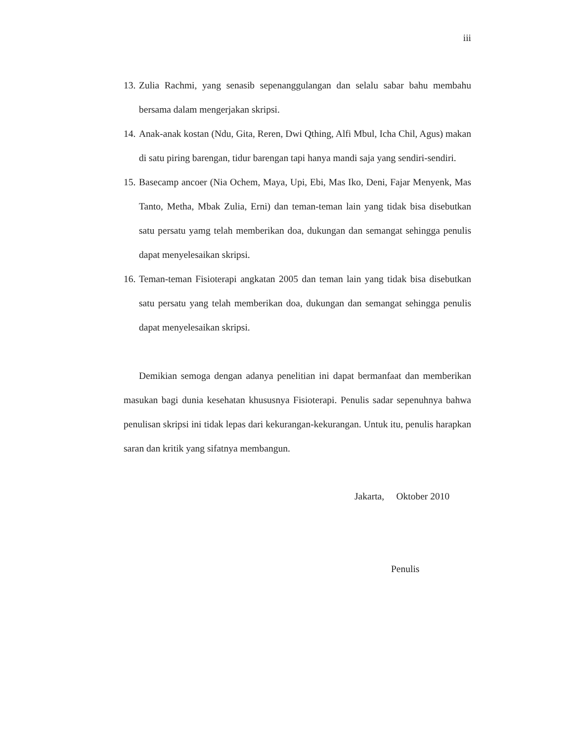iii
13.
Zulia Rachmi, yang senasib sepenanggulangan dan selalu sabar bahu membahu bersama dalam mengerjakan skripsi.
14.
Anak-anak kostan (Ndu, Gita, Reren, Dwi Qthing, Alfi Mbul, Icha Chil, Agus) makan di satu piring barengan, tidur barengan tapi hanya mandi saja yang sendiri-sendiri.
15.
Basecamp ancoer (Nia Ochem, Maya, Upi, Ebi, Mas Iko, Deni, Fajar Menyenk, Mas Tanto, Metha, Mbak Zulia, Erni) dan teman-teman lain yang tidak bisa disebutkan satu persatu yamg telah memberikan doa, dukungan dan semangat sehingga penulis dapat menyelesaikan skripsi.
16.
Teman-teman Fisioterapi angkatan 2005 dan teman lain yang tidak bisa disebutkan satu persatu yang telah memberikan doa, dukungan dan semangat sehingga penulis dapat menyelesaikan skripsi.
Demikian semoga dengan adanya penelitian ini dapat bermanfaat dan memberikan masukan bagi dunia kesehatan khususnya Fisioterapi. Penulis sadar sepenuhnya bahwa penulisan skripsi ini tidak lepas dari kekurangan-kekurangan. Untuk itu, penulis harapkan saran dan kritik yang sifatnya membangun.
Jakarta, Oktober 2010
Penulis